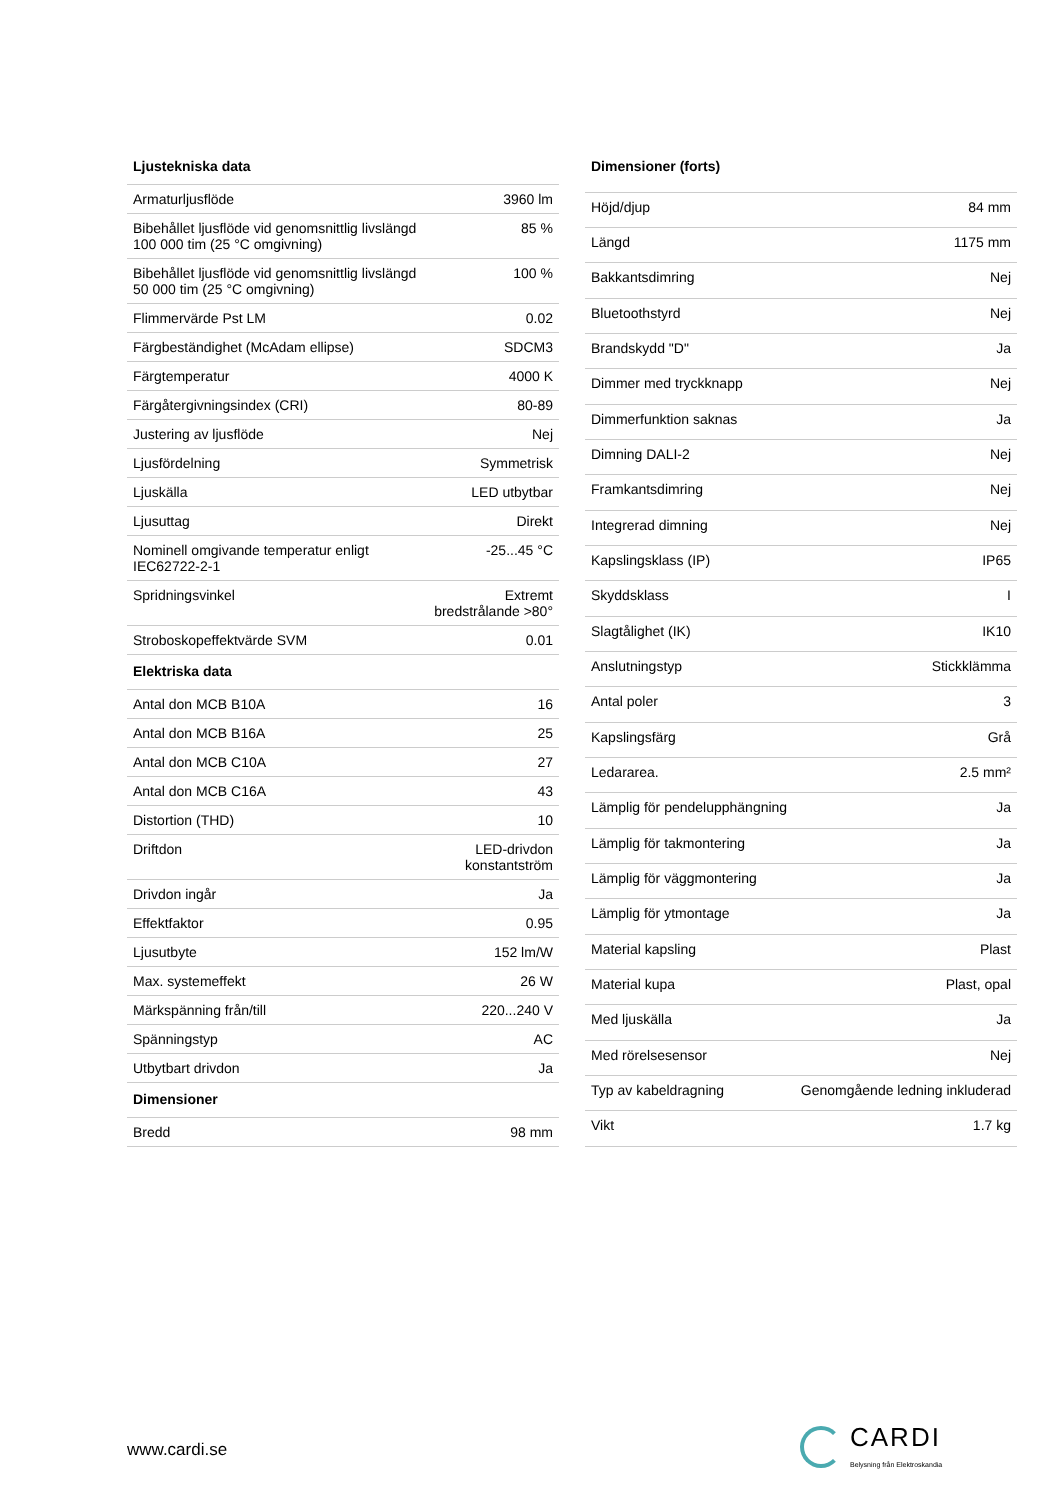| Ljustekniska data | |
| --- | --- |
| Armaturljusflöde | 3960 lm |
| Bibehållet ljusflöde vid genomsnittlig livslängd 100 000 tim (25 °C omgivning) | 85 % |
| Bibehållet ljusflöde vid genomsnittlig livslängd 50 000 tim (25 °C omgivning) | 100 % |
| Flimmervärde Pst LM | 0.02 |
| Färgbeständighet (McAdam ellipse) | SDCM3 |
| Färgtemperatur | 4000 K |
| Färgåtergivningsindex (CRI) | 80-89 |
| Justering av ljusflöde | Nej |
| Ljusfördelning | Symmetrisk |
| Ljuskälla | LED utbytbar |
| Ljusuttag | Direkt |
| Nominell omgivande temperatur enligt IEC62722-2-1 | -25...45 °C |
| Spridningsvinkel | Extremt bredstrålande >80° |
| Stroboskopeffektvärde SVM | 0.01 |
| Elektriska data | |
| Antal don MCB B10A | 16 |
| Antal don MCB B16A | 25 |
| Antal don MCB C10A | 27 |
| Antal don MCB C16A | 43 |
| Distortion (THD) | 10 |
| Driftdon | LED-drivdon konstantström |
| Drivdon ingår | Ja |
| Effektfaktor | 0.95 |
| Ljusutbyte | 152 lm/W |
| Max. systemeffekt | 26 W |
| Märkspänning från/till | 220...240 V |
| Spänningstyp | AC |
| Utbytbart drivdon | Ja |
| Dimensioner | |
| Bredd | 98 mm |
| Dimensioner (forts) | |
| --- | --- |
| Höjd/djup | 84 mm |
| Längd | 1175 mm |
| Bakkantsdimring | Nej |
| Bluetoothstyrd | Nej |
| Brandskydd "D" | Ja |
| Dimmer med tryckknapp | Nej |
| Dimmerfunktion saknas | Ja |
| Dimning DALI-2 | Nej |
| Framkantsdimring | Nej |
| Integrerad dimning | Nej |
| Kapslingsklass (IP) | IP65 |
| Skyddsklass | I |
| Slagtålighet (IK) | IK10 |
| Anslutningstyp | Stickklämma |
| Antal poler | 3 |
| Kapslingsfärg | Grå |
| Ledararea. | 2.5 mm² |
| Lämplig för pendelupphängning | Ja |
| Lämplig för takmontering | Ja |
| Lämplig för väggmontering | Ja |
| Lämplig för ytmontage | Ja |
| Material kapsling | Plast |
| Material kupa | Plast, opal |
| Med ljuskälla | Ja |
| Med rörelsesensor | Nej |
| Typ av kabeldragning | Genomgående ledning inkluderad |
| Vikt | 1.7 kg |
www.cardi.se
CARDI
Belysning från Elektroskandia